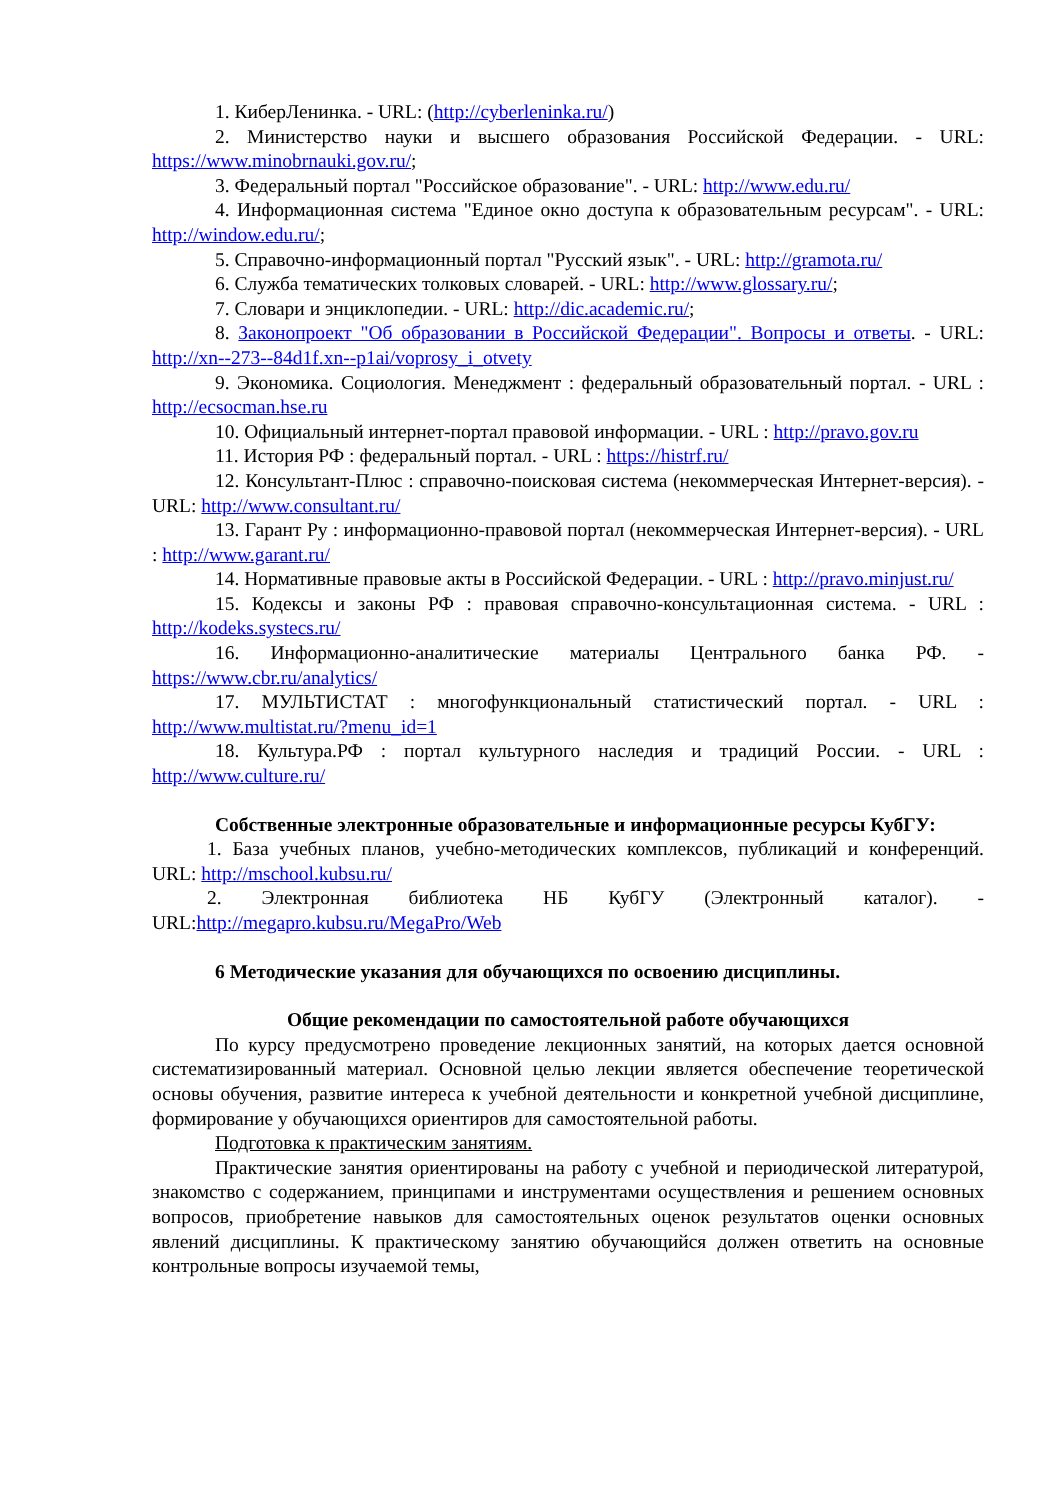1. КиберЛенинка. - URL: (http://cyberleninka.ru/)
2. Министерство науки и высшего образования Российской Федерации. - URL: https://www.minobrnauki.gov.ru/;
3. Федеральный портал "Российское образование". - URL: http://www.edu.ru/
4. Информационная система "Единое окно доступа к образовательным ресурсам". - URL: http://window.edu.ru/;
5. Справочно-информационный портал "Русский язык". - URL: http://gramota.ru/
6. Служба тематических толковых словарей. - URL: http://www.glossary.ru/;
7. Словари и энциклопедии. - URL: http://dic.academic.ru/;
8. Законопроект "Об образовании в Российской Федерации". Вопросы и ответы. - URL: http://xn--273--84d1f.xn--p1ai/voprosy_i_otvety
9. Экономика. Социология. Менеджмент : федеральный образовательный портал. - URL : http://ecsocman.hse.ru
10. Официальный интернет-портал правовой информации. - URL : http://pravo.gov.ru
11. История РФ : федеральный портал. - URL : https://histrf.ru/
12. Консультант-Плюс : справочно-поисковая система (некоммерческая Интернет-версия). - URL: http://www.consultant.ru/
13. Гарант Ру : информационно-правовой портал (некоммерческая Интернет-версия). - URL : http://www.garant.ru/
14. Нормативные правовые акты в Российской Федерации. - URL : http://pravo.minjust.ru/
15. Кодексы и законы РФ : правовая справочно-консультационная система. - URL : http://kodeks.systecs.ru/
16. Информационно-аналитические материалы Центрального банка РФ. - https://www.cbr.ru/analytics/
17. МУЛЬТИСТАТ : многофункциональный статистический портал. - URL : http://www.multistat.ru/?menu_id=1
18. Культура.РФ : портал культурного наследия и традиций России. - URL : http://www.culture.ru/
Собственные электронные образовательные и информационные ресурсы КубГУ:
1. База учебных планов, учебно-методических комплексов, публикаций и конференций. URL: http://mschool.kubsu.ru/
2. Электронная библиотека НБ КубГУ (Электронный каталог). - URL:http://megapro.kubsu.ru/MegaPro/Web
6 Методические указания для обучающихся по освоению дисциплины.
Общие рекомендации по самостоятельной работе обучающихся
По курсу предусмотрено проведение лекционных занятий, на которых дается основной систематизированный материал. Основной целью лекции является обеспечение теоретической основы обучения, развитие интереса к учебной деятельности и конкретной учебной дисциплине, формирование у обучающихся ориентиров для самостоятельной работы.
Подготовка к практическим занятиям.
Практические занятия ориентированы на работу с учебной и периодической литературой, знакомство с содержанием, принципами и инструментами осуществления и решением основных вопросов, приобретение навыков для самостоятельных оценок результатов оценки основных явлений дисциплины. К практическому занятию обучающийся должен ответить на основные контрольные вопросы изучаемой темы,